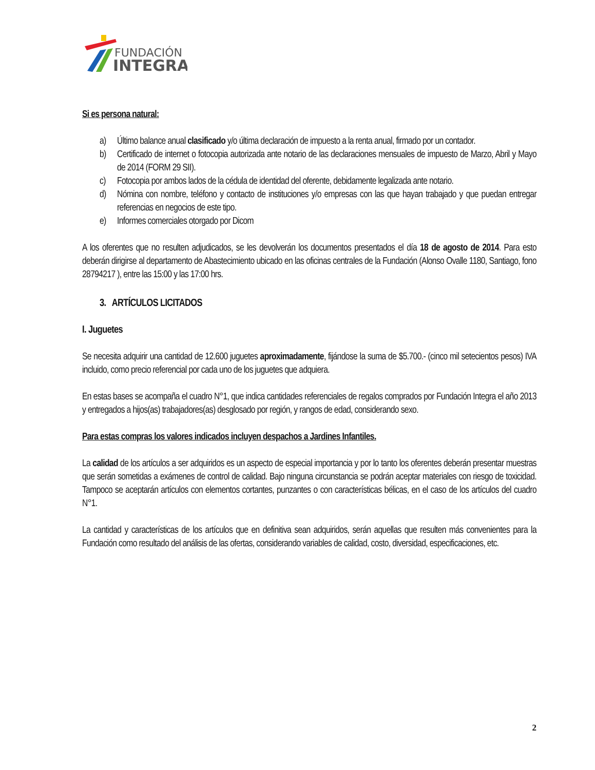FUNDACIÓN
INTEGRA
Si es persona natural:
a) Último balance anual clasificado y/o última declaración de impuesto a la renta anual, firmado por un contador.
b) Certificado de internet o fotocopia autorizada ante notario de las declaraciones mensuales de impuesto de Marzo, Abril y Mayo de 2014 (FORM 29 SII).
c) Fotocopia por ambos lados de la cédula de identidad del oferente, debidamente legalizada ante notario.
d) Nómina con nombre, teléfono y contacto de instituciones y/o empresas con las que hayan trabajado y que puedan entregar referencias en negocios de este tipo.
e) Informes comerciales otorgado por Dicom
A los oferentes que no resulten adjudicados, se les devolverán los documentos presentados el día 18 de agosto de 2014. Para esto deberán dirigirse al departamento de Abastecimiento ubicado en las oficinas centrales de la Fundación (Alonso Ovalle 1180, Santiago, fono 28794217 ), entre las 15:00 y las 17:00 hrs.
3. ARTÍCULOS LICITADOS
I. Juguetes
Se necesita adquirir una cantidad de 12.600 juguetes aproximadamente, fijándose la suma de $5.700.- (cinco mil setecientos pesos) IVA incluido, como precio referencial por cada uno de los juguetes que adquiera.
En estas bases se acompaña el cuadro N°1, que indica cantidades referenciales de regalos comprados por Fundación Integra el año 2013 y entregados a hijos(as) trabajadores(as) desglosado por región, y rangos de edad, considerando sexo.
Para estas compras los valores indicados incluyen despachos a Jardines Infantiles.
La calidad de los artículos a ser adquiridos es un aspecto de especial importancia y por lo tanto los oferentes deberán presentar muestras que serán sometidas a exámenes de control de calidad. Bajo ninguna circunstancia se podrán aceptar materiales con riesgo de toxicidad. Tampoco se aceptarán artículos con elementos cortantes, punzantes o con características bélicas, en el caso de los artículos del cuadro N°1.
La cantidad y características de los artículos que en definitiva sean adquiridos, serán aquellas que resulten más convenientes para la Fundación como resultado del análisis de las ofertas, considerando variables de calidad, costo, diversidad, especificaciones, etc.
2